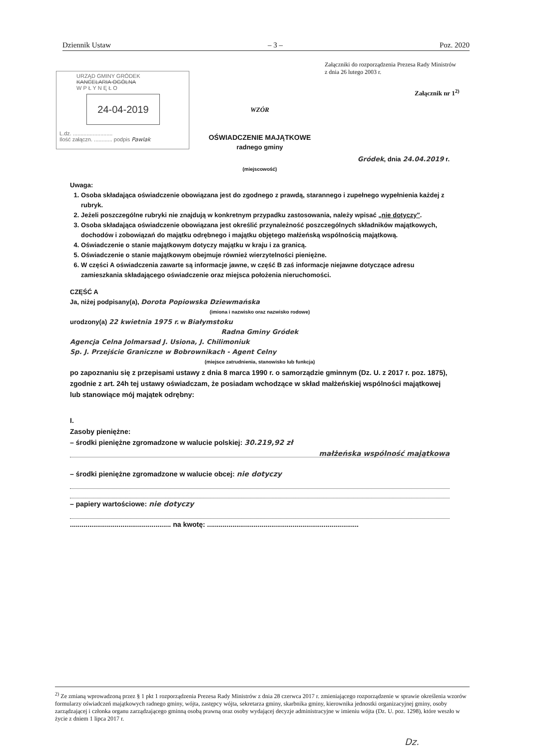Dziennik Ustaw – 3 – Poz. 2020
Załączniki do rozporządzenia Prezesa Rady Ministrów
z dnia 26 lutego 2003 r.
Załącznik nr 1<sup>2)</sup>
URZĄD GMINY GRÓDEK
KANCELARIA OGÓLNA
W P Ł Y N Ę Ł O
24-04-2019
L.dz. ..........................
Ilość załączn. ............ podpis Pawlak
WZÓR
OŚWIADCZENIE MAJĄTKOWE
radnego gminy
Gródek, dnia 24.04.2019 r.
(miejscowość)
Uwaga:
1. Osoba składająca oświadczenie obowiązana jest do zgodnego z prawdą, starannego i zupełnego wypełnienia każdej z rubryk.
2. Jeżeli poszczególne rubryki nie znajdują w konkretnym przypadku zastosowania, należy wpisać „nie dotyczy".
3. Osoba składająca oświadczenie obowiązana jest określić przynależność poszczególnych składników majątkowych, dochodów i zobowiązań do majątku odrębnego i majątku objętego małżeńską wspólnością majątkową.
4. Oświadczenie o stanie majątkowym dotyczy majątku w kraju i za granicą.
5. Oświadczenie o stanie majątkowym obejmuje również wierzytelności pieniężne.
6. W części A oświadczenia zawarte są informacje jawne, w część B zaś informacje niejawne dotyczące adresu zamieszkania składającego oświadczenie oraz miejsca położenia nieruchomości.
CZĘŚĆ A
Ja, niżej podpisany(a), Dorota Popiowska Dziewmańska
(imiona i nazwisko oraz nazwisko rodowe)
urodzony(a) 22 kwietnia 1975 r. w Białymstoku
Radna Gminy Gródek
Agencja Celna Jolmarsad J. Usiona, J. Chilimoniuk
Sp. J. Przejście Graniczne w Bobrownikach - Agent Celny
(miejsce zatrudnienia, stanowisko lub funkcja)
po zapoznaniu się z przepisami ustawy z dnia 8 marca 1990 r. o samorządzie gminnym (Dz. U. z 2017 r. poz. 1875), zgodnie z art. 24h tej ustawy oświadczam, że posiadam wchodzące w skład małżeńskiej wspólności majątkowej lub stanowiące mój majątek odrębny:
I.
Zasoby pieniężne:
– środki pieniężne zgromadzone w walucie polskiej: 30.219,92 zł
małżeńska wspólność majątkowa
– środki pieniężne zgromadzone w walucie obcej: nie dotyczy
– papiery wartościowe: nie dotyczy
.................................................... na kwotę: ..............................................................................
<sup>2)</sup> Ze zmianą wprowadzoną przez § 1 pkt 1 rozporządzenia Prezesa Rady Ministrów z dnia 28 czerwca 2017 r. zmieniającego rozporządzenie w sprawie określenia wzorów formularzy oświadczeń majątkowych radnego gminy, wójta, zastępcy wójta, sekretarza gminy, skarbnika gminy, kierownika jednostki organizacyjnej gminy, osoby zarządzającej i członka organu zarządzającego gminną osobą prawną oraz osoby wydającej decyzje administracyjne w imieniu wójta (Dz. U. poz. 1298), które weszło w życie z dniem 1 lipca 2017 r.
Dz.